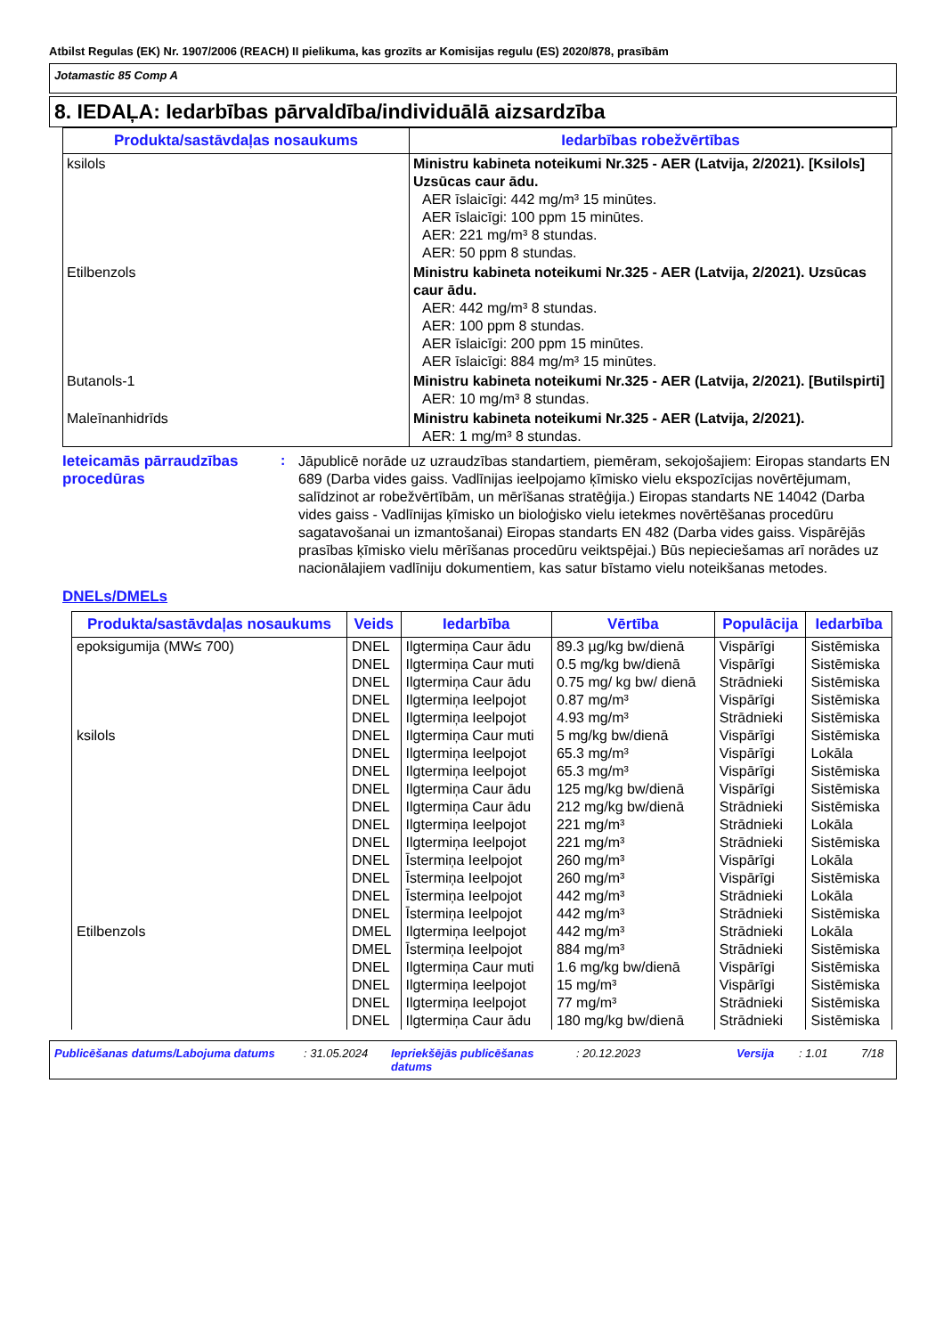Atbilst Regulas (EK) Nr. 1907/2006 (REACH) II pielikuma, kas grozīts ar Komisijas regulu (ES) 2020/878, prasībām
Jotamastic 85 Comp A
8. IEDAĻA: Iedarbības pārvaldība/individuālā aizsardzība
| Produkta/sastāvdaļas nosaukums | Iedarbības robežvērtības |
| --- | --- |
| ksilols | Ministru kabineta noteikumi Nr.325 - AER (Latvija, 2/2021). [Ksilols] Uzsūcas caur ādu. AER īslaicīgi: 442 mg/m³ 15 minūtes. AER īslaicīgi: 100 ppm 15 minūtes. AER: 221 mg/m³ 8 stundas. AER: 50 ppm 8 stundas. |
| Etilbenzols | Ministru kabineta noteikumi Nr.325 - AER (Latvija, 2/2021). Uzsūcas caur ādu. AER: 442 mg/m³ 8 stundas. AER: 100 ppm 8 stundas. AER īslaicīgi: 200 ppm 15 minūtes. AER īslaicīgi: 884 mg/m³ 15 minūtes. |
| Butanols-1 | Ministru kabineta noteikumi Nr.325 - AER (Latvija, 2/2021). [Butilspirti] AER: 10 mg/m³ 8 stundas. |
| Maleīnanhidrīds | Ministru kabineta noteikumi Nr.325 - AER (Latvija, 2/2021). AER: 1 mg/m³ 8 stundas. |
Ieteicamās pārraudzības procedūras
:
Jāpublicē norāde uz uzraudzības standartiem, piemēram, sekojošajiem: Eiropas standarts EN 689 (Darba vides gaiss. Vadlīnijas ieelpojamo ķīmisko vielu ekspozīcijas novērtējumam, salīdzinot ar robežvērtībām, un mērīšanas stratēģija.) Eiropas standarts NE 14042 (Darba vides gaiss - Vadlīnijas ķīmisko un bioloģisko vielu ietekmes novērtēšanas procedūru sagatavošanai un izmantošanai) Eiropas standarts EN 482 (Darba vides gaiss. Vispārējās prasības ķīmisko vielu mērīšanas procedūru veiktspējai.) Būs nepieciešamas arī norādes uz nacionālajiem vadlīniju dokumentiem, kas satur bīstamo vielu noteikšanas metodes.
DNELs/DMELs
| Produkta/sastāvdaļas nosaukums | Veids | Iedarbība | Vērtība | Populācija | Iedarbība |
| --- | --- | --- | --- | --- | --- |
| epoksigumija (MW≤ 700) | DNEL | Ilgtermiņa Caur ādu | 89.3 µg/kg bw/dienā | Vispārīgi | Sistēmiska |
| | DNEL | Ilgtermiņa Caur muti | 0.5 mg/kg bw/dienā | Vispārīgi | Sistēmiska |
| | DNEL | Ilgtermiņa Caur ādu | 0.75 mg/ kg bw/ dienā | Strādnieki | Sistēmiska |
| | DNEL | Ilgtermiņa Ieelpojot | 0.87 mg/m³ | Vispārīgi | Sistēmiska |
| | DNEL | Ilgtermiņa Ieelpojot | 4.93 mg/m³ | Strādnieki | Sistēmiska |
| ksilols | DNEL | Ilgtermiņa Caur muti | 5 mg/kg bw/dienā | Vispārīgi | Sistēmiska |
| | DNEL | Ilgtermiņa Ieelpojot | 65.3 mg/m³ | Vispārīgi | Lokāla |
| | DNEL | Ilgtermiņa Ieelpojot | 65.3 mg/m³ | Vispārīgi | Sistēmiska |
| | DNEL | Ilgtermiņa Caur ādu | 125 mg/kg bw/dienā | Vispārīgi | Sistēmiska |
| | DNEL | Ilgtermiņa Caur ādu | 212 mg/kg bw/dienā | Strādnieki | Sistēmiska |
| | DNEL | Ilgtermiņa Ieelpojot | 221 mg/m³ | Strādnieki | Lokāla |
| | DNEL | Ilgtermiņa Ieelpojot | 221 mg/m³ | Strādnieki | Sistēmiska |
| | DNEL | Īstermiņa Ieelpojot | 260 mg/m³ | Vispārīgi | Lokāla |
| | DNEL | Īstermiņa Ieelpojot | 260 mg/m³ | Vispārīgi | Sistēmiska |
| | DNEL | Īstermiņa Ieelpojot | 442 mg/m³ | Strādnieki | Lokāla |
| | DNEL | Īstermiņa Ieelpojot | 442 mg/m³ | Strādnieki | Sistēmiska |
| Etilbenzols | DMEL | Ilgtermiņa Ieelpojot | 442 mg/m³ | Strādnieki | Lokāla |
| | DMEL | Īstermiņa Ieelpojot | 884 mg/m³ | Strādnieki | Sistēmiska |
| | DNEL | Ilgtermiņa Caur muti | 1.6 mg/kg bw/dienā | Vispārīgi | Sistēmiska |
| | DNEL | Ilgtermiņa Ieelpojot | 15 mg/m³ | Vispārīgi | Sistēmiska |
| | DNEL | Ilgtermiņa Ieelpojot | 77 mg/m³ | Strādnieki | Sistēmiska |
| | DNEL | Ilgtermiņa Caur ādu | 180 mg/kg bw/dienā | Strādnieki | Sistēmiska |
Publicēšanas datums/Labojuma datums: 31.05.2024 Iepriekšējās publicēšanas datums: 20.12.2023 Versija: 1.01 7/18